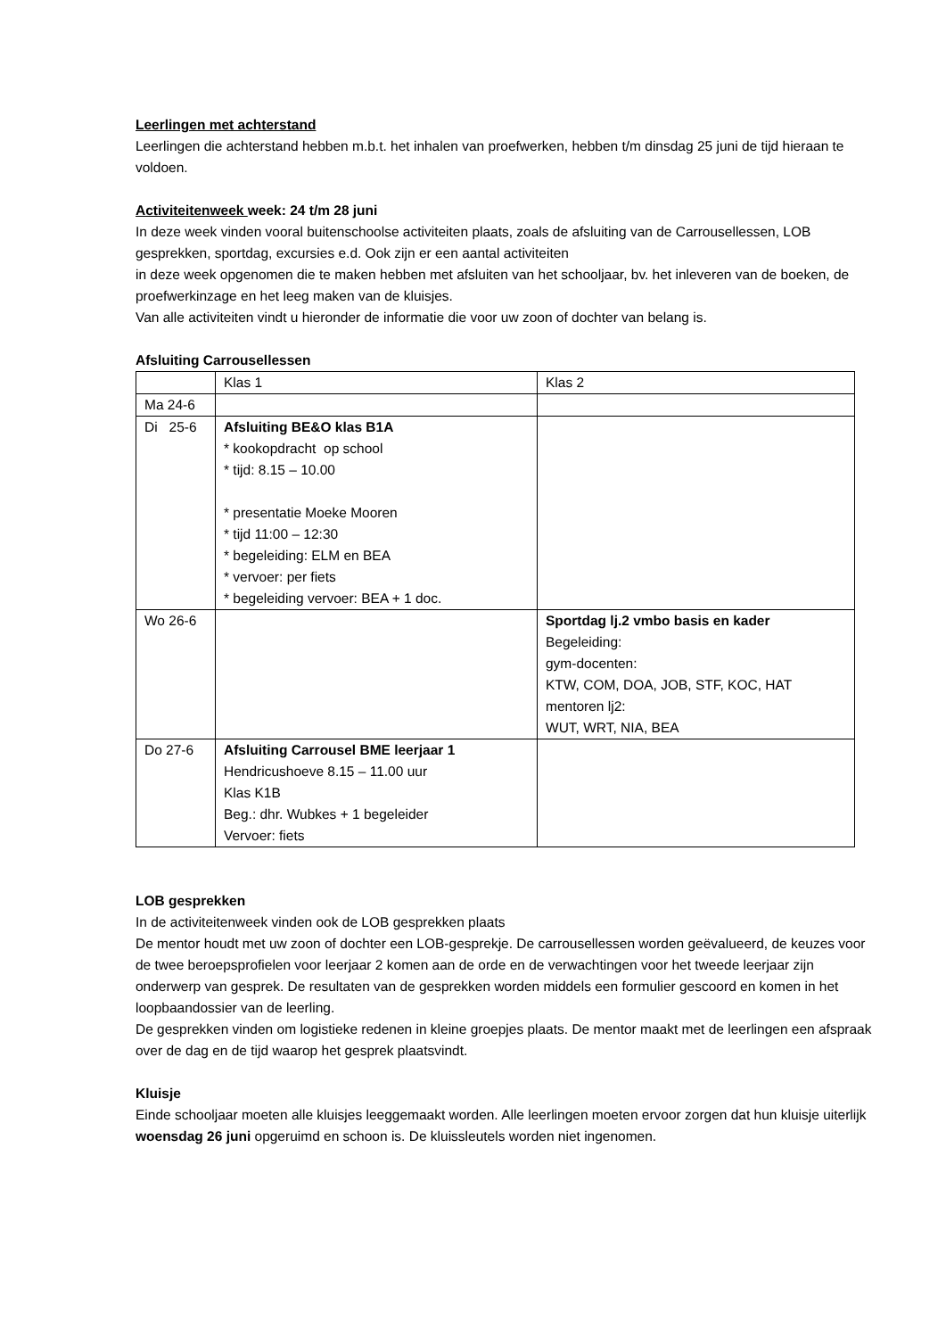Leerlingen met achterstand
Leerlingen die achterstand hebben m.b.t. het inhalen van proefwerken, hebben t/m dinsdag 25 juni de tijd hieraan te voldoen.
Activiteitenweek week: 24 t/m 28 juni
In deze week vinden vooral buitenschoolse activiteiten plaats, zoals de afsluiting van de Carrousellessen, LOB gesprekken, sportdag, excursies e.d. Ook zijn er een aantal activiteiten
in deze week opgenomen die te maken hebben met afsluiten van het schooljaar, bv. het inleveren van de boeken, de proefwerkinzage en het leeg maken van de kluisjes.
Van alle activiteiten vindt u hieronder de informatie die voor uw zoon of dochter van belang is.
Afsluiting Carrousellessen
| | Klas 1 | Klas 2 |
| Ma 24-6 | | |
| Di 25-6 | Afsluiting BE&O klas B1A * kookopdracht op school * tijd: 8.15 – 10.00 * presentatie Moeke Mooren * tijd 11:00 – 12:30 * begeleiding: ELM en BEA * vervoer: per fiets * begeleiding vervoer: BEA + 1 doc. | |
| Wo 26-6 | | Sportdag lj.2 vmbo basis en kader Begeleiding: gym-docenten: KTW, COM, DOA, JOB, STF, KOC, HAT mentoren lj2: WUT, WRT, NIA, BEA |
| Do 27-6 | Afsluiting Carrousel BME leerjaar 1 Hendricushoeve 8.15 – 11.00 uur Klas K1B Beg.: dhr. Wubkes + 1 begeleider Vervoer: fiets | |
LOB gesprekken
In de activiteitenweek vinden ook de LOB gesprekken plaats
De mentor houdt met uw zoon of dochter een LOB-gesprekje. De carrousellessen worden geëvalueerd, de keuzes voor de twee beroepsprofielen voor leerjaar 2 komen aan de orde en de verwachtingen voor het tweede leerjaar zijn onderwerp van gesprek. De resultaten van de gesprekken worden middels een formulier gescoord en komen in het loopbaandossier van de leerling.
De gesprekken vinden om logistieke redenen in kleine groepjes plaats. De mentor maakt met de leerlingen een afspraak over de dag en de tijd waarop het gesprek plaatsvindt.
Kluisje
Einde schooljaar moeten alle kluisjes leeggemaakt worden. Alle leerlingen moeten ervoor zorgen dat hun kluisje uiterlijk woensdag 26 juni opgeruimd en schoon is. De kluissleutels worden niet ingenomen.